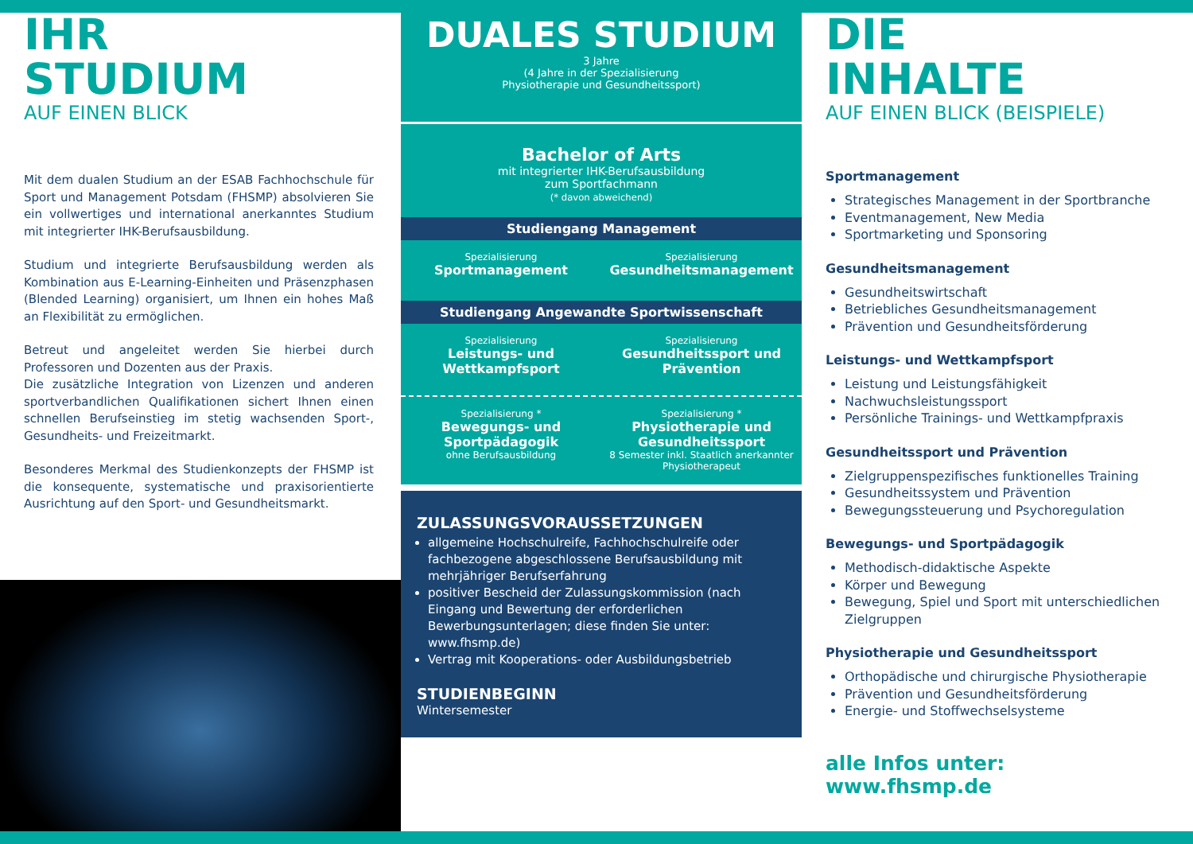IHR
STUDIUM
AUF EINEN BLICK
Mit dem dualen Studium an der ESAB Fachhochschule für Sport und Management Potsdam (FHSMP) absolvieren Sie ein vollwertiges und international anerkanntes Studium mit integrierter IHK-Berufsausbildung.
Studium und integrierte Berufsausbildung werden als Kombination aus E-Learning-Einheiten und Präsenzphasen (Blended Learning) organisiert, um Ihnen ein hohes Maß an Flexibilität zu ermöglichen.
Betreut und angeleitet werden Sie hierbei durch Professoren und Dozenten aus der Praxis.
Die zusätzliche Integration von Lizenzen und anderen sportverbandlichen Qualifikationen sichert Ihnen einen schnellen Berufseinstieg im stetig wachsenden Sport-, Gesundheits- und Freizeitmarkt.
Besonderes Merkmal des Studienkonzepts der FHSMP ist die konsequente, systematische und praxisorientierte Ausrichtung auf den Sport- und Gesundheitsmarkt.
DUALES STUDIUM
3 Jahre
(4 Jahre in der Spezialisierung
Physiotherapie und Gesundheitssport)
Bachelor of Arts
mit integrierter IHK-Berufsausbildung
zum Sportfachmann
(* davon abweichend)
Studiengang Management
Spezialisierung
Sportmanagement
Spezialisierung
Gesundheitsmanagement
Studiengang Angewandte Sportwissenschaft
Spezialisierung
Leistungs- und Wettkampfsport
Spezialisierung
Gesundheitssport und Prävention
Spezialisierung *
Bewegungs- und Sportpädagogik
ohne Berufsausbildung
Spezialisierung *
Physiotherapie und Gesundheitssport
8 Semester inkl. Staatlich anerkannter Physiotherapeut
ZULASSUNGSVORAUSSETZUNGEN
allgemeine Hochschulreife, Fachhochschulreife oder fachbezogene abgeschlossene Berufsausbildung mit mehrjähriger Berufserfahrung
positiver Bescheid der Zulassungskommission (nach Eingang und Bewertung der erforderlichen Bewerbungsunterlagen; diese finden Sie unter: www.fhsmp.de)
Vertrag mit Kooperations- oder Ausbildungsbetrieb
STUDIENBEGINN
Wintersemester
DIE
INHALTE
AUF EINEN BLICK (BEISPIELE)
Sportmanagement
Strategisches Management in der Sportbranche
Eventmanagement, New Media
Sportmarketing und Sponsoring
Gesundheitsmanagement
Gesundheitswirtschaft
Betriebliches Gesundheitsmanagement
Prävention und Gesundheitsförderung
Leistungs- und Wettkampfsport
Leistung und Leistungsfähigkeit
Nachwuchsleistungssport
Persönliche Trainings- und Wettkampfpraxis
Gesundheitssport und Prävention
Zielgruppenspezifisches funktionelles Training
Gesundheitssystem und Prävention
Bewegungssteuerung und Psychoregulation
Bewegungs- und Sportpädagogik
Methodisch-didaktische Aspekte
Körper und Bewegung
Bewegung, Spiel und Sport mit unterschiedlichen Zielgruppen
Physiotherapie und Gesundheitssport
Orthopädische und chirurgische Physiotherapie
Prävention und Gesundheitsförderung
Energie- und Stoffwechselsysteme
alle Infos unter: www.fhsmp.de